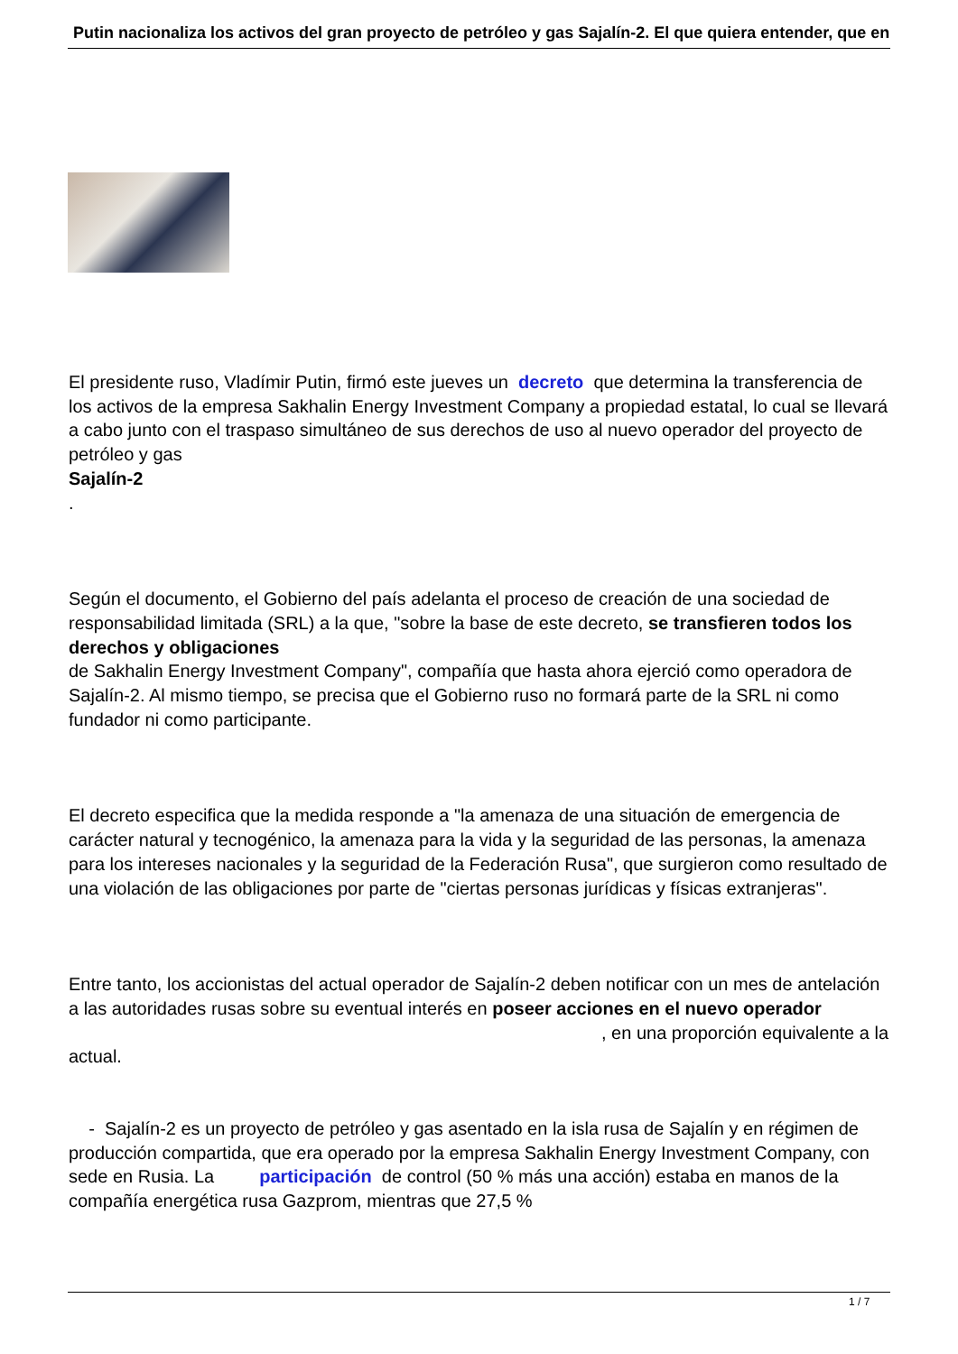Putin nacionaliza los activos del gran proyecto de petróleo y gas Sajalín-2. El que quiera entender, que en
El presidente ruso, Vladímir Putin, firmó este jueves un decreto que determina la transferencia de los activos de la empresa Sakhalin Energy Investment Company a propiedad estatal, lo cual se llevará a cabo junto con el traspaso simultáneo de sus derechos de uso al nuevo operador del proyecto de petróleo y gas
Sajalín-2
.
Según el documento, el Gobierno del país adelanta el proceso de creación de una sociedad de responsabilidad limitada (SRL) a la que, "sobre la base de este decreto, se transfieren todos los derechos y obligaciones
de Sakhalin Energy Investment Company", compañía que hasta ahora ejerció como operadora de Sajalín-2. Al mismo tiempo, se precisa que el Gobierno ruso no formará parte de la SRL ni como fundador ni como participante.
El decreto especifica que la medida responde a "la amenaza de una situación de emergencia de carácter natural y tecnogénico, la amenaza para la vida y la seguridad de las personas, la amenaza para los intereses nacionales y la seguridad de la Federación Rusa", que surgieron como resultado de una violación de las obligaciones por parte de "ciertas personas jurídicas y físicas extranjeras".
Entre tanto, los accionistas del actual operador de Sajalín-2 deben notificar con un mes de antelación a las autoridades rusas sobre su eventual interés en poseer acciones en el nuevo operador , en una proporción equivalente a la actual.
- Sajalín-2 es un proyecto de petróleo y gas asentado en la isla rusa de Sajalín y en régimen de producción compartida, que era operado por la empresa Sakhalin Energy Investment Company, con sede en Rusia. La participación de control (50 % más una acción) estaba en manos de la compañía energética rusa Gazprom, mientras que 27,5 %
1 / 7